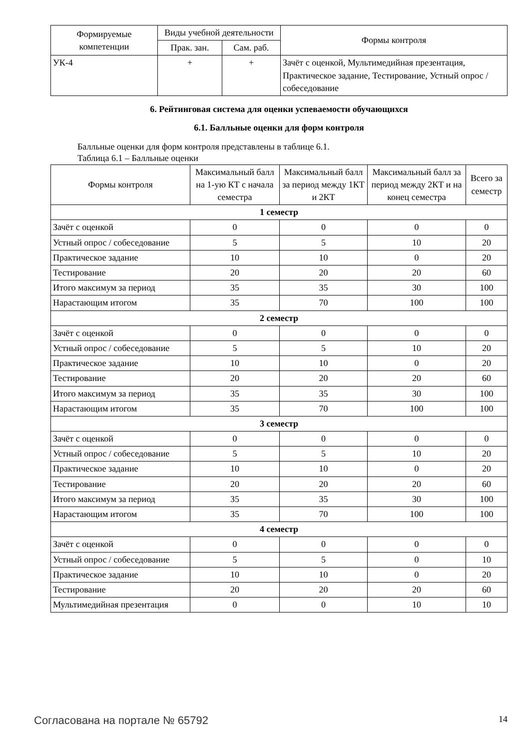| Формируемые компетенции | Виды учебной деятельности | | Формы контроля |
| --- | --- | --- | --- |
| | Прак. зан. | Сам. раб. | |
| УК-4 | + | + | Зачёт с оценкой, Мультимедийная презентация, Практическое задание, Тестирование, Устный опрос / собеседование |
6. Рейтинговая система для оценки успеваемости обучающихся
6.1. Балльные оценки для форм контроля
Балльные оценки для форм контроля представлены в таблице 6.1.
Таблица 6.1 – Балльные оценки
| Формы контроля | Максимальный балл на 1-ую КТ с начала семестра | Максимальный балл за период между 1КТ и 2КТ | Максимальный балл за период между 2КТ и на конец семестра | Всего за семестр |
| --- | --- | --- | --- | --- |
| 1 семестр | | | | |
| Зачёт с оценкой | 0 | 0 | 0 | 0 |
| Устный опрос / собеседование | 5 | 5 | 10 | 20 |
| Практическое задание | 10 | 10 | 0 | 20 |
| Тестирование | 20 | 20 | 20 | 60 |
| Итого максимум за период | 35 | 35 | 30 | 100 |
| Нарастающим итогом | 35 | 70 | 100 | 100 |
| 2 семестр | | | | |
| Зачёт с оценкой | 0 | 0 | 0 | 0 |
| Устный опрос / собеседование | 5 | 5 | 10 | 20 |
| Практическое задание | 10 | 10 | 0 | 20 |
| Тестирование | 20 | 20 | 20 | 60 |
| Итого максимум за период | 35 | 35 | 30 | 100 |
| Нарастающим итогом | 35 | 70 | 100 | 100 |
| 3 семестр | | | | |
| Зачёт с оценкой | 0 | 0 | 0 | 0 |
| Устный опрос / собеседование | 5 | 5 | 10 | 20 |
| Практическое задание | 10 | 10 | 0 | 20 |
| Тестирование | 20 | 20 | 20 | 60 |
| Итого максимум за период | 35 | 35 | 30 | 100 |
| Нарастающим итогом | 35 | 70 | 100 | 100 |
| 4 семестр | | | | |
| Зачёт с оценкой | 0 | 0 | 0 | 0 |
| Устный опрос / собеседование | 5 | 5 | 0 | 10 |
| Практическое задание | 10 | 10 | 0 | 20 |
| Тестирование | 20 | 20 | 20 | 60 |
| Мультимедийная презентация | 0 | 0 | 10 | 10 |
Согласована на портале № 65792 14